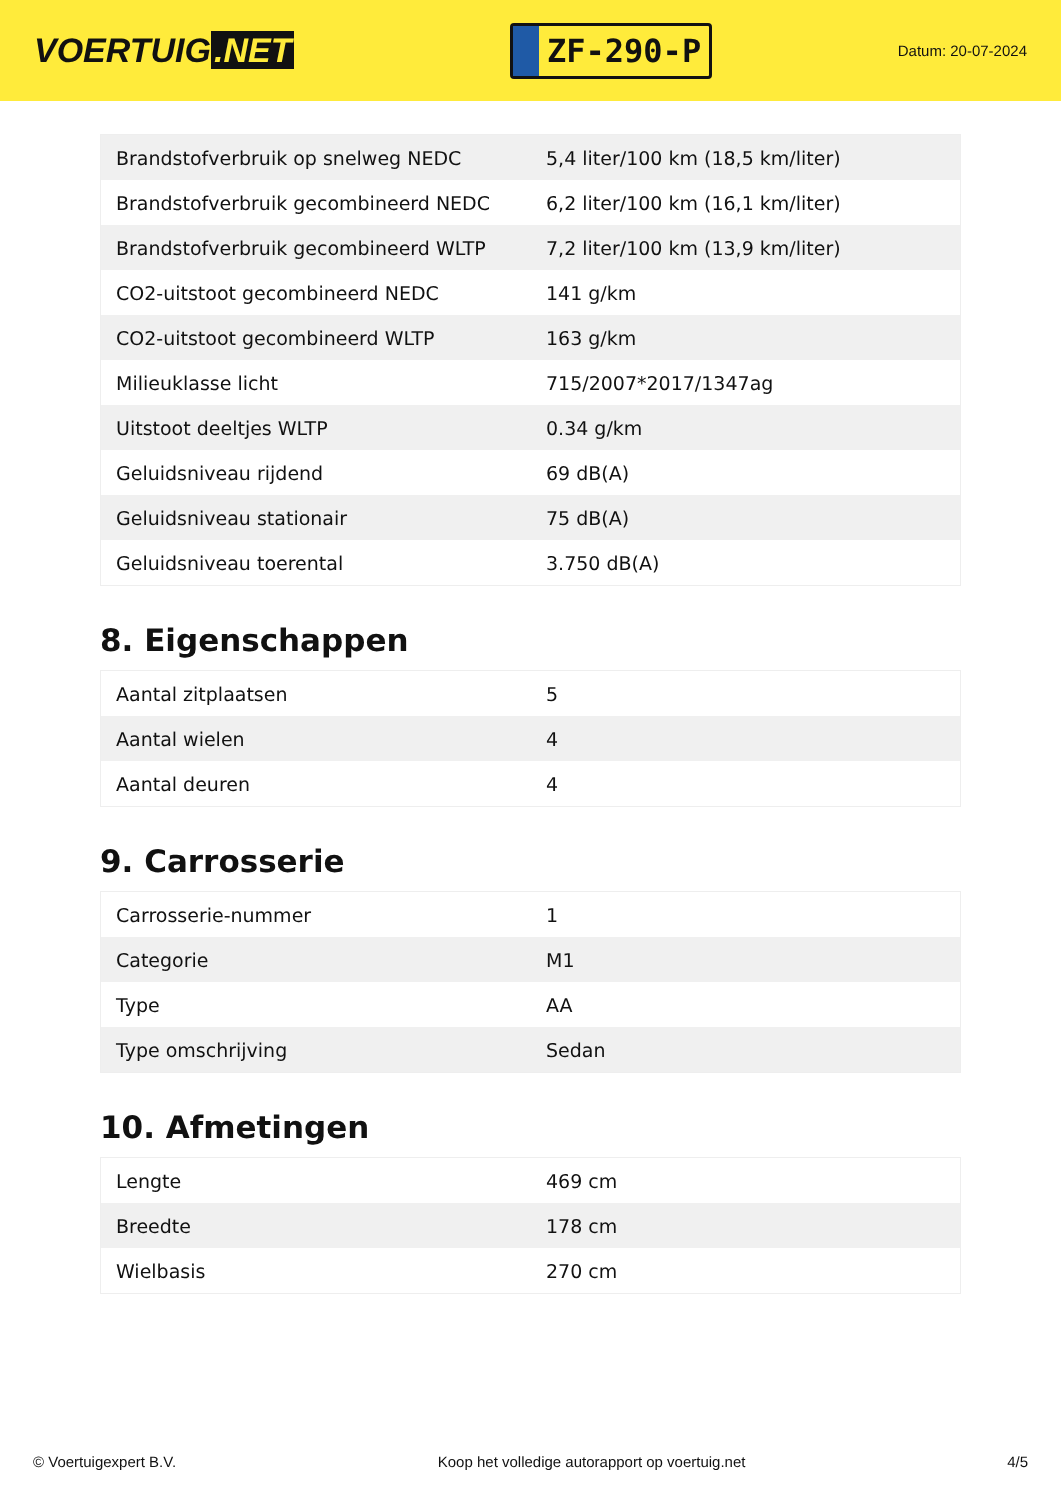VOERTUIG.NET
ZF-290-P
Datum: 20-07-2024
| Brandstofverbruik op snelweg NEDC | 5,4 liter/100 km (18,5 km/liter) |
| Brandstofverbruik gecombineerd NEDC | 6,2 liter/100 km (16,1 km/liter) |
| Brandstofverbruik gecombineerd WLTP | 7,2 liter/100 km (13,9 km/liter) |
| CO2-uitstoot gecombineerd NEDC | 141 g/km |
| CO2-uitstoot gecombineerd WLTP | 163 g/km |
| Milieuklasse licht | 715/2007*2017/1347ag |
| Uitstoot deeltjes WLTP | 0.34 g/km |
| Geluidsniveau rijdend | 69 dB(A) |
| Geluidsniveau stationair | 75 dB(A) |
| Geluidsniveau toerental | 3.750 dB(A) |
8. Eigenschappen
| Aantal zitplaatsen | 5 |
| Aantal wielen | 4 |
| Aantal deuren | 4 |
9. Carrosserie
| Carrosserie-nummer | 1 |
| Categorie | M1 |
| Type | AA |
| Type omschrijving | Sedan |
10. Afmetingen
| Lengte | 469 cm |
| Breedte | 178 cm |
| Wielbasis | 270 cm |
© Voertuigexpert B.V. Koop het volledige autorapport op voertuig.net 4/5